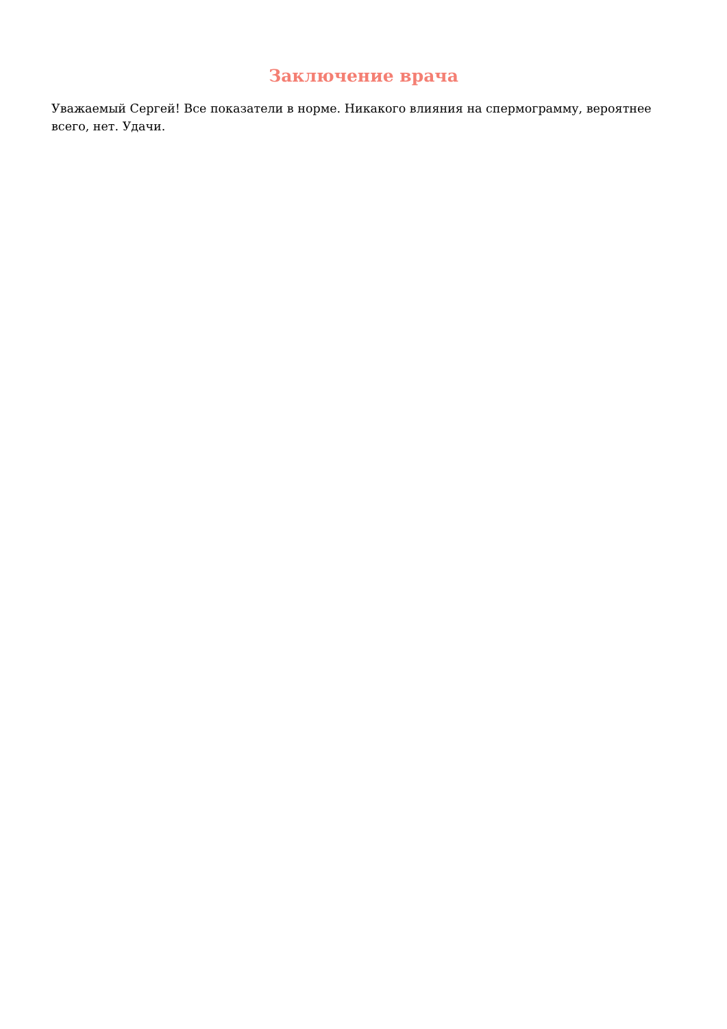Заключение врача
Уважаемый Сергей! Все показатели в норме. Никакого влияния на спермограмму, вероятнее всего, нет. Удачи.